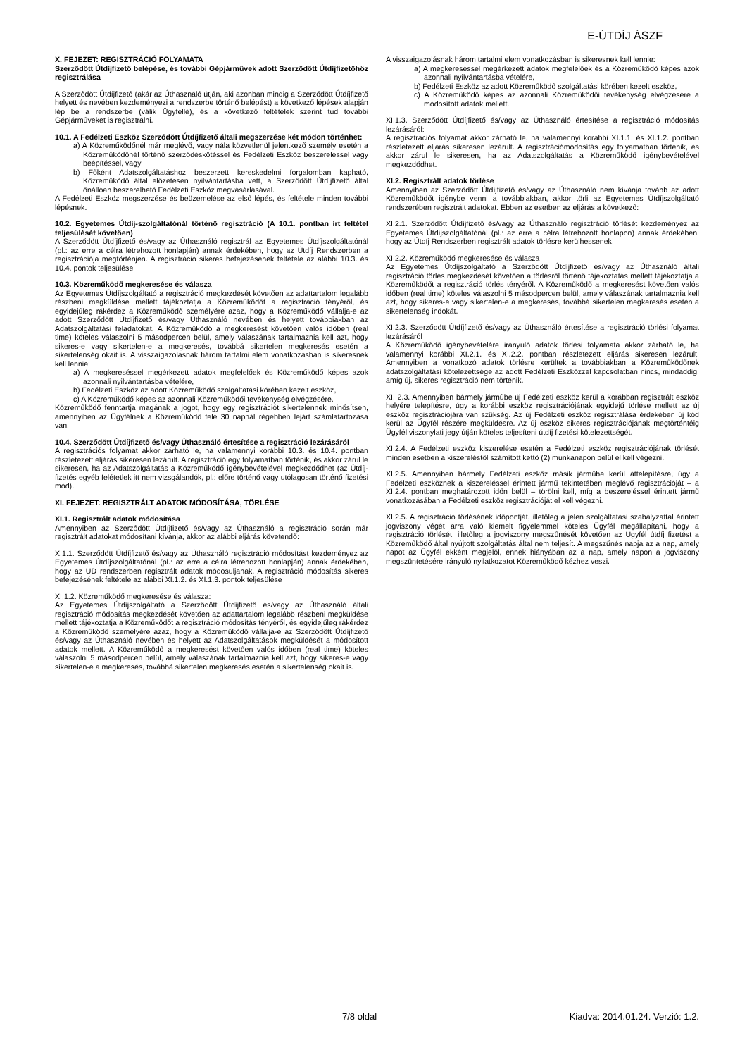E-ÚTDÍJ ÁSZF
X. FEJEZET: REGISZTRÁCIÓ FOLYAMATA
Szerződött Útdíjfizető belépése, és további Gépjárművek adott Szerződött Útdíjfizetőhöz regisztrálása
A Szerződött Útdíjfizető (akár az Úthasználó útján, aki azonban mindig a Szerződött Útdíjfizető helyett és nevében kezdeményezi a rendszerbe történő belépést) a következő lépések alapján lép be a rendszerbe (válik Ügyféllé), és a következő feltételek szerint tud további Gépjárműveket is regisztrálni.
10.1. A Fedélzeti Eszköz Szerződött Útdíjfizető általi megszerzése két módon történhet:
a) A Közreműködőnél már meglévő, vagy nála közvetlenül jelentkező személy esetén a Közreműködőnél történő szerződéskötéssel és Fedélzeti Eszköz beszereléssel vagy beépítéssel, vagy
b) Főként Adatszolgáltatáshoz beszerzett kereskedelmi forgalomban kapható, Közreműködő által előzetesen nyilvántartásba vett, a Szerződött Útdíjfizető által önállóan beszerelhető Fedélzeti Eszköz megvásárlásával.
A Fedélzeti Eszköz megszerzése és beüzemelése az első lépés, és feltétele minden további lépésnek.
10.2. Egyetemes Útdíj-szolgáltatónál történő regisztráció (A 10.1. pontban írt feltétel teljesülését követően)
A Szerződött Útdíjfizető és/vagy az Úthasználó regisztrál az Egyetemes Útdíjszolgáltatónál (pl.: az erre a célra létrehozott honlapján) annak érdekében, hogy az Útdíj Rendszerben a regisztrációja megtörténjen. A regisztráció sikeres befejezésének feltétele az alábbi 10.3. és 10.4. pontok teljesülése
10.3. Közreműködő megkeresése és válasza
Az Egyetemes Útdíjszolgáltató a regisztráció megkezdését követően az adattartalom legalább részbeni megküldése mellett tájékoztatja a Közreműködőt a regisztráció tényéről, és egyidejűleg rákérdez a Közreműködő személyére azaz, hogy a Közreműködő vállalja-e az adott Szerződött Útdíjfizető és/vagy Úthasználó nevében és helyett továbbiakban az Adatszolgáltatási feladatokat. A Közreműködő a megkeresést követően valós időben (real time) köteles válaszolni 5 másodpercen belül, amely válaszának tartalmaznia kell azt, hogy sikeres-e vagy sikertelen-e a megkeresés, továbbá sikertelen megkeresés esetén a sikertelenség okait is. A visszaigazolásnak három tartalmi elem vonatkozásban is sikeresnek kell lennie:
a) A megkereséssel megérkezett adatok megfelelőek és Közreműködő képes azok azonnali nyilvántartásba vételére,
b) Fedélzeti Eszköz az adott Közreműködő szolgáltatási körében kezelt eszköz,
c) A Közreműködő képes az azonnali Közreműködői tevékenység elvégzésére.
Közreműködő fenntartja magának a jogot, hogy egy regisztrációt sikertelennek minősítsen, amennyiben az Ügyfélnek a Közreműködő felé 30 napnál régebben lejárt számlatartozása van.
10.4. Szerződött Útdíjfizető és/vagy Úthasználó értesítése a regisztráció lezárásáról
A regisztrációs folyamat akkor zárható le, ha valamennyi korábbi 10.3. és 10.4. pontban részletezett eljárás sikeresen lezárult. A regisztráció egy folyamatban történik, és akkor zárul le sikeresen, ha az Adatszolgáltatás a Közreműködő igénybevételével megkezdődhet (az Útdíj-fizetés egyéb felétetlek itt nem vizsgálandók, pl.: előre történő vagy utólagosan történő fizetési mód).
XI. FEJEZET: REGISZTRÁLT ADATOK MÓDOSÍTÁSA, TÖRLÉSE
XI.1. Regisztrált adatok módosítása
Amennyiben az Szerződött Útdíjfizető és/vagy az Úthasználó a regisztráció során már regisztrált adatokat módosítani kívánja, akkor az alábbi eljárás követendő:
X.1.1. Szerződött Útdíjfizető és/vagy az Úthasználó regisztráció módosítást kezdeményez az Egyetemes Útdíjszolgáltatónál (pl.: az erre a célra létrehozott honlapján) annak érdekében, hogy az UD rendszerben regisztrált adatok módosuljanak. A regisztráció módosítás sikeres befejezésének feltétele az alábbi XI.1.2. és XI.1.3. pontok teljesülése
XI.1.2. Közreműködő megkeresése és válasza:
Az Egyetemes Útdíjszolgáltató a Szerződött Útdíjfizető és/vagy az Úthasználó általi regisztráció módosítás megkezdését követően az adattartalom legalább részbeni megküldése mellett tájékoztatja a Közreműködőt a regisztráció módosítás tényéről, és egyidejűleg rákérdez a Közreműködő személyére azaz, hogy a Közreműködő vállalja-e az Szerződött Útdíjfizető és/vagy az Úthasználó nevében és helyett az Adatszolgáltatások megküldését a módosított adatok mellett. A Közreműködő a megkeresést követően valós időben (real time) köteles válaszolni 5 másodpercen belül, amely válaszának tartalmaznia kell azt, hogy sikeres-e vagy sikertelen-e a megkeresés, továbbá sikertelen megkeresés esetén a sikertelenség okait is.
A visszaigazolásnak három tartalmi elem vonatkozásban is sikeresnek kell lennie:
a) A megkereséssel megérkezett adatok megfelelőek és a Közreműködő képes azok azonnali nyilvántartásba vételére,
b) Fedélzeti Eszköz az adott Közreműködő szolgáltatási körében kezelt eszköz,
c) A Közreműködő képes az azonnali Közreműködői tevékenység elvégzésére a módosított adatok mellett.
XI.1.3. Szerződött Útdíjfizető és/vagy az Úthasználó értesítése a regisztráció módosítás lezárásáról:
A regisztrációs folyamat akkor zárható le, ha valamennyi korábbi XI.1.1. és XI.1.2. pontban részletezett eljárás sikeresen lezárult. A regisztrációmódosítás egy folyamatban történik, és akkor zárul le sikeresen, ha az Adatszolgáltatás a Közreműködő igénybevételével megkezdődhet.
XI.2. Regisztrált adatok törlése
Amennyiben az Szerződött Útdíjfizető és/vagy az Úthasználó nem kívánja tovább az adott Közreműködőt igénybe venni a továbbiakban, akkor törli az Egyetemes Útdíjszolgáltató rendszerében regisztrált adatokat. Ebben az esetben az eljárás a következő:
XI.2.1. Szerződött Útdíjfizető és/vagy az Úthasználó regisztráció törlését kezdeményez az Egyetemes Útdíjszolgáltatónál (pl.: az erre a célra létrehozott honlapon) annak érdekében, hogy az Útdíj Rendszerben regisztrált adatok törlésre kerülhessenek.
XI.2.2. Közreműködő megkeresése és válasza
Az Egyetemes Útdíjszolgáltató a Szerződött Útdíjfizető és/vagy az Úthasználó általi regisztráció törlés megkezdését követően a törlésről történő tájékoztatás mellett tájékoztatja a Közreműködőt a regisztráció törlés tényéről. A Közreműködő a megkeresést követően valós időben (real time) köteles válaszolni 5 másodpercen belül, amely válaszának tartalmaznia kell azt, hogy sikeres-e vagy sikertelen-e a megkeresés, továbbá sikertelen megkeresés esetén a sikertelenség indokát.
XI.2.3. Szerződött Útdíjfizető és/vagy az Úthasználó értesítése a regisztráció törlési folyamat lezárásáról
A Közreműködő igénybevételére irányuló adatok törlési folyamata akkor zárható le, ha valamennyi korábbi XI.2.1. és XI.2.2. pontban részletezett eljárás sikeresen lezárult. Amennyiben a vonatkozó adatok törlésre kerültek a továbbiakban a Közreműködőnek adatszolgáltatási kötelezettsége az adott Fedélzeti Eszközzel kapcsolatban nincs, mindaddig, amíg új, sikeres regisztráció nem történik.
XI. 2.3. Amennyiben bármely járműbe új Fedélzeti eszköz kerül a korábban regisztrált eszköz helyére telepítésre, úgy a korábbi eszköz regisztrációjának egyidejű törlése mellett az új eszköz regisztrációjára van szükség. Az új Fedélzeti eszköz regisztrálása érdekében új kód kerül az Ügyfél részére megküldésre. Az új eszköz sikeres regisztrációjának megtörténtéig Ügyfél viszonylati jegy útján köteles teljesíteni útdíj fizetési kötelezettségét.
XI.2.4. A Fedélzeti eszköz kiszerelése esetén a Fedélzeti eszköz regisztrációjának törlését minden esetben a kiszereléstől számított kettő (2) munkanapon belül el kell végezni.
XI.2.5. Amennyiben bármely Fedélzeti eszköz másik járműbe kerül áttelepítésre, úgy a Fedélzeti eszköznek a kiszereléssel érintett jármű tekintetében meglévő regisztrációját – a XI.2.4. pontban meghatározott időn belül – törölni kell, míg a beszereléssel érintett jármű vonatkozásában a Fedélzeti eszköz regisztrációját el kell végezni.
XI.2.5. A regisztráció törlésének időpontját, illetőleg a jelen szolgáltatási szabályzattal érintett jogviszony végét arra való kiemelt figyelemmel köteles Ügyfél megállapítani, hogy a regisztráció törlését, illetőleg a jogviszony megszűnését követően az Ügyfél útdíj fizetést a Közreműködő által nyújtott szolgáltatás által nem teljesít. A megszűnés napja az a nap, amely napot az Ügyfél ekként megjelöl, ennek hiányában az a nap, amely napon a jogviszony megszüntetésére irányuló nyilatkozatot Közreműködő kézhez veszi.
7/8 oldal Kiadva: 2014.01.24. Verzió: 1.2.